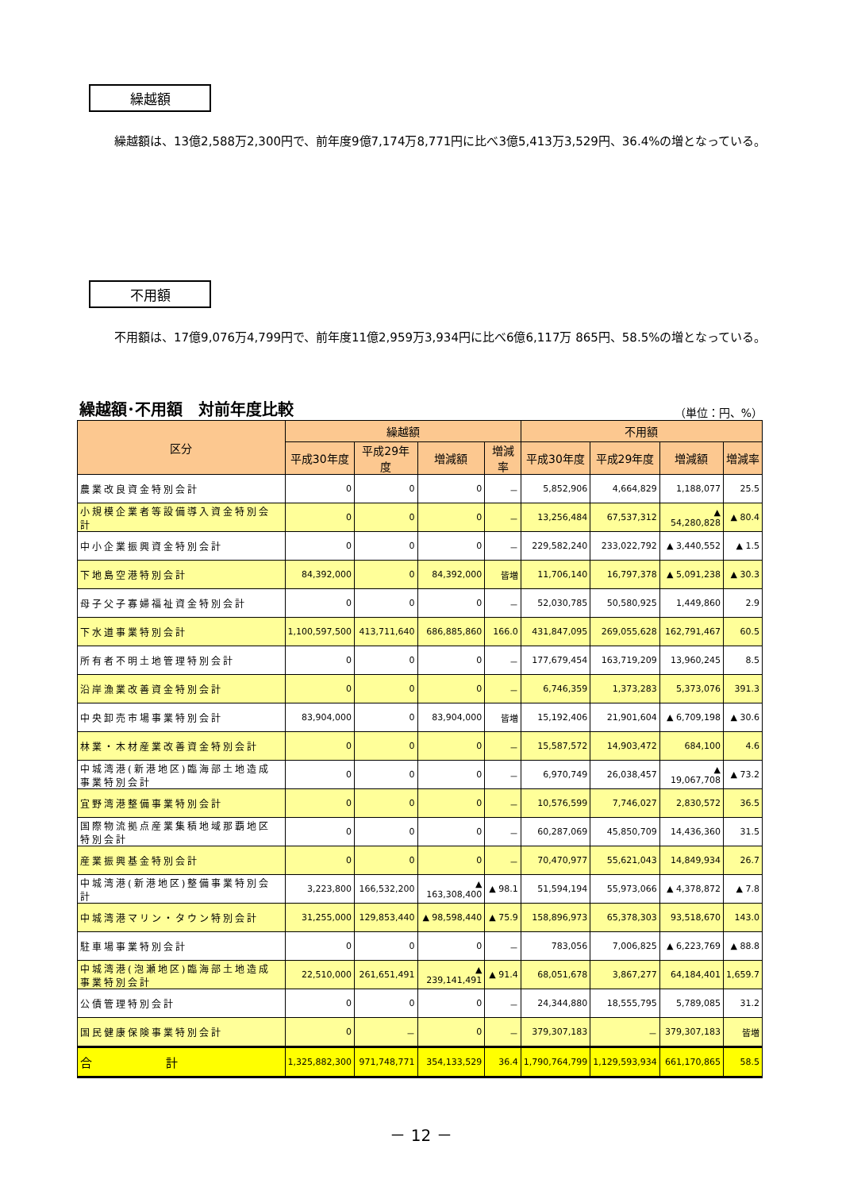繰越額
繰越額は、13億2,588万2,300円で、前年度9億7,174万8,771円に比べ3億5,413万3,529円、36.4%の増となっている。
不用額
不用額は、17億9,076万4,799円で、前年度11億2,959万3,934円に比べ6億6,117万 865円、58.5%の増となっている。
繰越額･不用額　対前年度比較 （単位：円、%）
| 区分 | 繰越額 | | | | 不用額 | | | |
| --- | --- | --- | --- | --- | --- | --- | --- | --- |
| | 平成30年度 | 平成29年度 | 増減額 | 増減率 | 平成30年度 | 平成29年度 | 増減額 | 増減率 |
| 農業改良資金特別会計 | 0 | 0 | 0 | － | 5,852,906 | 4,664,829 | 1,188,077 | 25.5 |
| 小規模企業者等設備導入資金特別会計 | 0 | 0 | 0 | － | 13,256,484 | 67,537,312 | ▲ 54,280,828 | ▲ 80.4 |
| 中小企業振興資金特別会計 | 0 | 0 | 0 | － | 229,582,240 | 233,022,792 | ▲ 3,440,552 | ▲ 1.5 |
| 下地島空港特別会計 | 84,392,000 | 0 | 84,392,000 | 皆増 | 11,706,140 | 16,797,378 | ▲ 5,091,238 | ▲ 30.3 |
| 母子父子寡婦福祉資金特別会計 | 0 | 0 | 0 | － | 52,030,785 | 50,580,925 | 1,449,860 | 2.9 |
| 下水道事業特別会計 | 1,100,597,500 | 413,711,640 | 686,885,860 | 166.0 | 431,847,095 | 269,055,628 | 162,791,467 | 60.5 |
| 所有者不明土地管理特別会計 | 0 | 0 | 0 | － | 177,679,454 | 163,719,209 | 13,960,245 | 8.5 |
| 沿岸漁業改善資金特別会計 | 0 | 0 | 0 | － | 6,746,359 | 1,373,283 | 5,373,076 | 391.3 |
| 中央卸売市場事業特別会計 | 83,904,000 | 0 | 83,904,000 | 皆増 | 15,192,406 | 21,901,604 | ▲ 6,709,198 | ▲ 30.6 |
| 林業・木材産業改善資金特別会計 | 0 | 0 | 0 | － | 15,587,572 | 14,903,472 | 684,100 | 4.6 |
| 中城湾港(新港地区)臨海部土地造成事業特別会計 | 0 | 0 | 0 | － | 6,970,749 | 26,038,457 | ▲ 19,067,708 | ▲ 73.2 |
| 宜野湾港整備事業特別会計 | 0 | 0 | 0 | － | 10,576,599 | 7,746,027 | 2,830,572 | 36.5 |
| 国際物流拠点産業集積地域那覇地区特別会計 | 0 | 0 | 0 | － | 60,287,069 | 45,850,709 | 14,436,360 | 31.5 |
| 産業振興基金特別会計 | 0 | 0 | 0 | － | 70,470,977 | 55,621,043 | 14,849,934 | 26.7 |
| 中城湾港(新港地区)整備事業特別会計 | 3,223,800 | 166,532,200 | ▲ 163,308,400 | ▲ 98.1 | 51,594,194 | 55,973,066 | ▲ 4,378,872 | ▲ 7.8 |
| 中城湾港マリン・タウン特別会計 | 31,255,000 | 129,853,440 | ▲ 98,598,440 | ▲ 75.9 | 158,896,973 | 65,378,303 | 93,518,670 | 143.0 |
| 駐車場事業特別会計 | 0 | 0 | 0 | － | 783,056 | 7,006,825 | ▲ 6,223,769 | ▲ 88.8 |
| 中城湾港(泡瀬地区)臨海部土地造成事業特別会計 | 22,510,000 | 261,651,491 | ▲ 239,141,491 | ▲ 91.4 | 68,051,678 | 3,867,277 | 64,184,401 | 1,659.7 |
| 公債管理特別会計 | 0 | 0 | 0 | － | 24,344,880 | 18,555,795 | 5,789,085 | 31.2 |
| 国民健康保険事業特別会計 | 0 | － | 0 | － | 379,307,183 | － | 379,307,183 | 皆増 |
| 合 計 | 1,325,882,300 | 971,748,771 | 354,133,529 | 36.4 | 1,790,764,799 | 1,129,593,934 | 661,170,865 | 58.5 |
－ 12 －